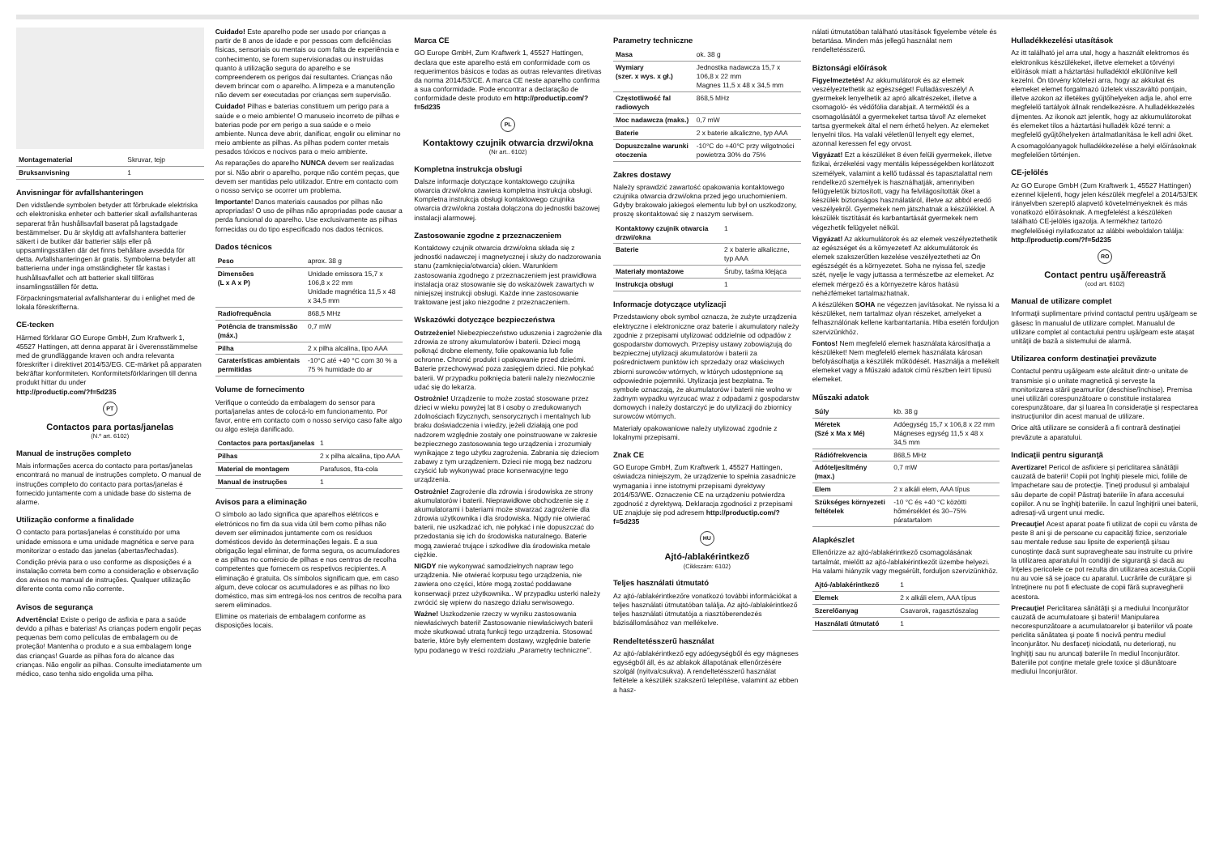| Montagematerial | Skruvar, tejp |
| Bruksanvisning | 1 |
Anvisningar för avfallshanteringen
Den vidstående symbolen betyder att förbrukade elektriska och elektroniska enheter och batterier skall avfallshanteras separerat från hushållsavfall baserat på lagstadgade bestämmelser. Du är skyldig att avfallshantera batterier säkert i de butiker där batterier säljs eller på uppsamlingsställen där det finns behållare avsedda för detta. Avfallshanteringen är gratis. Symbolerna betyder att batterierna under inga omständigheter får kastas i hushållsavfallet och att batterier skall tillföras insamlingsställen för detta.
Förpackningsmaterial avfallshanterar du i enlighet med de lokala föreskrifterna.
CE-tecken
Härmed förklarar GO Europe GmbH, Zum Kraftwerk 1, 45527 Hattingen, att denna apparat är i överensstämmelse med de grundläggande kraven och andra relevanta föreskrifter i direktivet 2014/53/EG. CE-märket på apparaten bekräftar konformiteten. Konformitetsförklaringen till denna produkt hittar du under
http://productip.com/?f=5d235
PT
Contactos para portas/janelas
(N.º art. 6102)
Manual de instruções completo
Mais informações acerca do contacto para portas/janelas encontrará no manual de instruções completo. O manual de instruções completo do contacto para portas/janelas é fornecido juntamente com a unidade base do sistema de alarme.
Utilização conforme a finalidade
O contacto para portas/janelas é constituído por uma unidade emissora e uma unidade magnética e serve para monitorizar o estado das janelas (abertas/fechadas).
Condição prévia para o uso conforme as disposições é a instalação correta bem como a consideração e observação dos avisos no manual de instruções. Qualquer utilização diferente conta como não corrente.
Avisos de segurança
Advertência! Existe o perigo de asfixia e para a saúde devido a pilhas e baterias! As crianças podem engolir peças pequenas bem como películas de embalagem ou de proteção! Mantenha o produto e a sua embalagem longe das crianças! Guarde as pilhas fora do alcance das crianças. Não engolir as pilhas. Consulte imediatamente um médico, caso tenha sido engolida uma pilha.
Cuidado! Este aparelho pode ser usado por crianças a partir de 8 anos de idade e por pessoas com deficiências físicas, sensoriais ou mentais ou com falta de experiência e conhecimento, se forem supervisionadas ou instruídas quanto à utilização segura do aparelho e se compreenderem os perigos daí resultantes. Crianças não devem brincar com o aparelho. A limpeza e a manutenção não devem ser executadas por crianças sem supervisão.
Cuidado! Pilhas e baterias constituem um perigo para a saúde e o meio ambiente! O manuseio incorreto de pilhas e baterias pode por em perigo a sua saúde e o meio ambiente. Nunca deve abrir, danificar, engolir ou eliminar no meio ambiente as pilhas. As pilhas podem conter metais pesados tóxicos e nocivos para o meio ambiente.
As reparações do aparelho NUNCA devem ser realizadas por si. Não abrir o aparelho, porque não contém peças, que devem ser mantidas pelo utilizador. Entre em contacto com o nosso serviço se ocorrer um problema.
Importante! Danos materiais causados por pilhas não apropriadas! O uso de pilhas não apropriadas pode causar a perda funcional do aparelho. Use exclusivamente as pilhas fornecidas ou do tipo especificado nos dados técnicos.
Dados técnicos
| Peso | aprox. 38 g |
| Dimensões (L x A x P) | Unidade emissora 15,7 x 106,8 x 22 mm Unidade magnética 11,5 x 48 x 34,5 mm |
| Radiofrequência | 868,5 MHz |
| Potência de transmissão (máx.) | 0,7 mW |
| Pilha | 2 x pilha alcalina, tipo AAA |
| Caraterísticas ambientais permitidas | -10°C até +40 °C com 30 % a 75 % humidade do ar |
Volume de fornecimento
Verifique o conteúdo da embalagem do sensor para porta/janelas antes de colocá-lo em funcionamento. Por favor, entre em contacto com o nosso serviço caso falte algo ou algo esteja danificado.
| Contactos para portas/janelas | 1 |
| Pilhas | 2 x pilha alcalina, tipo AAA |
| Material de montagem | Parafusos, fita-cola |
| Manual de instruções | 1 |
Avisos para a eliminação
O símbolo ao lado significa que aparelhos elétricos e eletrónicos no fim da sua vida útil bem como pilhas não devem ser eliminados juntamente com os resíduos domésticos devido às determinações legais. É a sua obrigação legal eliminar, de forma segura, os acumuladores e as pilhas no comércio de pilhas e nos centros de recolha competentes que fornecem os respetivos recipientes. A eliminação é gratuita. Os símbolos significam que, em caso algum, deve colocar os acumuladores e as pilhas no lixo doméstico, mas sim entregá-los nos centros de recolha para serem eliminados.
Elimine os materiais de embalagem conforme as disposições locais.
Marca CE
GO Europe GmbH, Zum Kraftwerk 1, 45527 Hattingen, declara que este aparelho está em conformidade com os requerimentos básicos e todas as outras relevantes diretivas da norma 2014/53/CE. A marca CE neste aparelho confirma a sua conformidade. Pode encontrar a declaração de conformidade deste produto em http://productip.com/?f=5d235
PL
Kontaktowy czujnik otwarcia drzwi/okna
(Nr art.. 6102)
Kompletna instrukcja obsługi
Dalsze informacje dotyczące kontaktowego czujnika otwarcia drzwi/okna zawiera kompletna instrukcja obsługi. Kompletna instrukcja obsługi kontaktowego czujnika otwarcia drzwi/okna została dołączona do jednostki bazowej instalacji alarmowej.
Zastosowanie zgodne z przeznaczeniem
Kontaktowy czujnik otwarcia drzwi/okna składa się z jednostki nadawczej i magnetycznej i służy do nadzorowania stanu (zamknięcia/otwarcia) okien. Warunkiem zastosowania zgodnego z przeznaczeniem jest prawidłowa instalacja oraz stosowanie się do wskazówek zawartych w niniejszej instrukcji obsługi. Każde inne zastosowanie traktowane jest jako niezgodne z przeznaczeniem.
Wskazówki dotyczące bezpieczeństwa
Ostrzeżenie! Niebezpieczeństwo uduszenia i zagrożenie dla zdrowia ze strony akumulatorów i baterii. Dzieci mogą połknąć drobne elementy, folie opakowania lub folie ochronne. Chronić produkt i opakowanie przed dziećmi. Baterie przechowywać poza zasięgiem dzieci. Nie połykać baterii. W przypadku połknięcia baterii należy niezwłocznie udać się do lekarza.
Ostrożnie! Urządzenie to może zostać stosowane przez dzieci w wieku powyżej lat 8 i osoby o zredukowanych zdolnościach fizycznych, sensorycznych i mentalnych lub braku doświadczenia i wiedzy, jeżeli działają one pod nadzorem względnie zostały one poinstruowane w zakresie bezpiecznego zastosowania tego urządzenia i zrozumiały wynikające z tego użytku zagrożenia. Zabrania się dzieciom zabawy z tym urządzeniem. Dzieci nie mogą bez nadzoru czyścić lub wykonywać prace konserwacyjne tego urządzenia.
Ostrożnie! Zagrożenie dla zdrowia i środowiska ze strony akumulatorów i baterii. Nieprawidłowe obchodzenie się z akumulatorami i bateriami może stwarzać zagrożenie dla zdrowia użytkownika i dla środowiska. Nigdy nie otwierać baterii, nie uszkadzać ich, nie połykać i nie dopuszczać do przedostania się ich do środowiska naturalnego. Baterie mogą zawierać trujące i szkodliwe dla środowiska metale ciężkie.
NIGDY nie wykonywać samodzielnych napraw tego urządzenia. Nie otwierać korpusu tego urządzenia, nie zawiera ono części, które mogą zostać poddawane konserwacji przez użytkownika.. W przypadku usterki należy zwrócić się wpierw do naszego działu serwisowego.
Ważne! Uszkodzenie rzeczy w wyniku zastosowania niewłaściwych baterii! Zastosowanie niewłaściwych baterii może skutkować utratą funkcji tego urządzenia. Stosować baterie, które były elementem dostawy, względnie baterie typu podanego w treści rozdziału „Parametry techniczne".
Parametry techniczne
| Masa | ok. 38 g |
| Wymiary (szer. x wys. x gł.) | Jednostka nadawcza 15,7 x 106,8 x 22 mm Magnes 11,5 x 48 x 34,5 mm |
| Częstotliwość fal radiowych | 868,5 MHz |
| Moc nadawcza (maks.) | 0,7 mW |
| Baterie | 2 x baterie alkaliczne, typ AAA |
| Dopuszczalne warunki otoczenia | -10°C do +40°C przy wilgotności powietrza 30% do 75% |
Zakres dostawy
Należy sprawdzić zawartość opakowania kontaktowego czujnika otwarcia drzwi/okna przed jego uruchomieniem. Gdyby brakowało jakiegoś elementu lub był on uszkodzony, proszę skontaktować się z naszym serwisem.
| Kontaktowy czujnik otwarcia drzwi/okna | 1 |
| Baterie | 2 x baterie alkaliczne, typ AAA |
| Materiały montażowe | Śruby, taśma klejąca |
| Instrukcja obsługi | 1 |
Informacje dotyczące utylizacji
Przedstawiony obok symbol oznacza, że zużyte urządzenia elektryczne i elektroniczne oraz baterie i akumulatory należy zgodnie z przepisami utylizować oddzielnie od odpadów z gospodarstw domowych. Przepisy ustawy zobowiązują do bezpiecznej utylizacji akumulatorów i baterii za pośrednictwem punktów ich sprzedaży oraz właściwych zbiorni surowców wtórnych, w których udostępnione są odpowiednie pojemniki. Utylizacja jest bezpłatna. Te symbole oznaczają, że akumulatorów i baterii nie wolno w żadnym wypadku wyrzucać wraz z odpadami z gospodarstw domowych i należy dostarczyć je do utylizacji do zbiornicy surowców wtórnych.
Materiały opakowaniowe należy utylizować zgodnie z lokalnymi przepisami.
Znak CE
GO Europe GmbH, Zum Kraftwerk 1, 45527 Hattingen, oświadcza niniejszym, że urządzenie to spełnia zasadnicze wymagania i inne istotnymi przepisami dyrektywy 2014/53/WE. Oznaczenie CE na urządzeniu potwierdza zgodność z dyrektywą. Deklaracja zgodności z przepisami UE znajduje się pod adresem http://productip.com/?f=5d235
HU
Ajtó-/ablakérintkező
(Cikkszám: 6102)
Teljes használati útmutató
Az ajtó-/ablakérintkezőre vonatkozó további információkat a teljes használati útmutatóban találja. Az ajtó-/ablakérintkező teljes használati útmutatója a riasztóberendezés bázisállomásához van mellékelve.
Rendeltetésszerű használat
Az ajtó-/ablakérintkező egy adóegységből és egy mágneses egységből áll, és az ablakok állapotának ellenőrzésére szolgál (nyitva/csukva). A rendeltetésszerű használat feltétele a készülék szakszerű telepítése, valamint az ebben a hasz-
nálati útmutatóban található utasítások figyelembe vétele és betartása. Minden más jellegű használat nem rendeltetésszerű.
Biztonsági előírások
Figyelmeztetés! Az akkumulátorok és az elemek veszélyeztethetik az egészséget! Fulladásveszély! A gyermekek lenyelhetik az apró alkatrészeket, illetve a csomagoló- és védőfólia darabjait. A terméktől és a csomagolásától a gyermekeket tartsa távol! Az elemeket tartsa gyermekek által el nem érhető helyen. Az elemeket lenyelni tilos. Ha valaki véletlenül lenyelt egy elemet, azonnal keressen fel egy orvost.
Vigyázat! Ezt a készüléket 8 éven felüli gyermekek, illetve fizikai, érzékelési vagy mentális képességekben korlátozott személyek, valamint a kellő tudással és tapasztalattal nem rendelkező személyek is használhatják, amennyiben felügyeletük biztosított, vagy ha felvilágosították őket a készülék biztonságos használatáról, illetve az abból eredő veszélyekről. Gyermekek nem játszhatnak a készülékkel. A készülék tisztítását és karbantartását gyermekek nem végezhetik felügyelet nélkül.
Vigyázat! Az akkumulátorok és az elemek veszélyeztethetik az egészséget és a környezetet! Az akkumulátorok és elemek szakszerűtlen kezelése veszélyeztetheti az Ön egészségét és a környezetet. Soha ne nyissa fel, szedje szét, nyelje le vagy juttassa a természetbe az elemeket. Az elemek mérgező és a környezetre káros hatású nehézfémeket tartalmazhatnak.
A készüléken SOHA ne végezzen javításokat. Ne nyissa ki a készüléket, nem tartalmaz olyan részeket, amelyeket a felhasználónak kellene karbantartania. Hiba esetén forduljon szervizünkhöz.
Fontos! Nem megfelelő elemek használata károsíthatja a készüléket! Nem megfelelő elemek használata károsan befolyásolhatja a készülék működését. Használja a mellékelt elemeket vagy a Műszaki adatok című részben leírt típusú elemeket.
Műszaki adatok
| Súly | kb. 38 g |
| Méretek (Szé x Ma x Mé) | Adóegység 15,7 x 106,8 x 22 mm Mágneses egység 11,5 x 48 x 34,5 mm |
| Rádiófrekvencia | 868,5 MHz |
| Adóteljesítmény (max.) | 0,7 mW |
| Elem | 2 x alkáli elem, AAA típus |
| Szükséges környezeti feltételek | -10 °C és +40 °C közötti hőmérséklet és 30–75% páratartalom |
Alapkészlet
Ellenőrizze az ajtó-/ablakérintkező csomagolásának tartalmát, mielőtt az ajtó-/ablakérintkezőt üzembe helyezi. Ha valami hiányzik vagy megsérült, forduljon szervizünkhöz.
| Ajtó-/ablakérintkező | 1 |
| Elemek | 2 x alkáli elem, AAA típus |
| Szerelőanyag | Csavarok, ragasztószalag |
| Használati útmutató | 1 |
Hulladékkezelési utasítások
Az itt található jel arra utal, hogy a használt elektromos és elektronikus készülékeket, illetve elemeket a törvényi előírások miatt a háztartási hulladéktól elkülönítve kell kezelni. Ön törvény kötelezi arra, hogy az akkukat és elemeket elemet forgalmazó üzletek visszaváltó pontjain, illetve azokon az illetékes gyűjtőhelyeken adja le, ahol erre megfelelő tartályok állnak rendelkezésre. A hulladékkezelés díjmentes. Az ikonok azt jelentik, hogy az akkumulátorokat és elemeket tilos a háztartási hulladék közé tenni: a megfelelő gyűjtőhelyeken ártalmatlanítása le kell adni őket.
A csomagolóanyagok hulladékkezelése a helyi előírásoknak megfelelően történjen.
CE-jelölés
Az GO Europe GmbH (Zum Kraftwerk 1, 45527 Hattingen) ezennel kijelenti, hogy jelen készülék megfelel a 2014/53/EK irányelvben szereplő alapvető követelményeknek és más vonatkozó előírásoknak. A megfelelést a készüléken található CE-jelölés igazolja. A termékhez tartozó megfelelőségi nyilatkozatot az alábbi weboldalon találja:
http://productip.com/?f=5d235
RO
Contact pentru uşă/fereastră
(cod art. 6102)
Manual de utilizare complet
Informaţii suplimentare privind contactul pentru uşă/geam se găsesc în manualul de utilizare complet. Manualul de utilizare complet al contactului pentru uşă/geam este ataşat unităţii de bază a sistemului de alarmă.
Utilizarea conform destinaţiei prevăzute
Contactul pentru uşă/geam este alcătuit dintr-o unitate de transmisie şi o unitate magnetică şi serveşte la monitorizarea stării geamurilor (deschise/închise). Premisa unei utilizări corespunzătoare o constituie instalarea corespunzătoare, dar şi luarea în considerație şi respectarea instrucţiunilor din acest manual de utilizare.
Orice altă utilizare se consideră a fi contrară destinaţiei prevăzute a aparatului.
Indicaţii pentru siguranţă
Avertizare! Pericol de asfixiere şi periclitarea sănătăţii cauzată de baterii! Copiii pot înghiţi piesele mici, foliile de împachetare sau de protecţie. Ţineţi produsul şi ambalajul său departe de copii! Păstraţi bateriile în afara accesului copiilor. A nu se înghiţi bateriile. În cazul înghiţirii unei baterii, adresaţi-vă urgent unui medic.
Precauţie! Acest aparat poate fi utilizat de copii cu vârsta de peste 8 ani şi de persoane cu capacităţi fizice, senzoriale sau mentale reduse sau lipsite de experienţă şi/sau cunoştinţe dacă sunt supravegheate sau instruite cu privire la utilizarea aparatului în condiţii de siguranţă şi dacă au înţeles pericolele ce pot rezulta din utilizarea acestuia.Copiii nu au voie să se joace cu aparatul. Lucrările de curăţare şi întreţinere nu pot fi efectuate de copii fără supravegherii acestora.
Precauţie! Periclitarea sănătăţii şi a mediului înconjurător cauzată de acumulatoare şi baterii! Manipularea necorespunzătoare a acumulatoarelor şi bateriilor vă poate periclita sănătatea şi poate fi nocivă pentru mediul înconjurător. Nu desfaceţi niciodată, nu deterioraţi, nu înghiţiţi sau nu aruncaţi bateriile în mediul înconjurător. Bateriile pot conţine metale grele toxice şi dăunătoare mediului înconjurător.